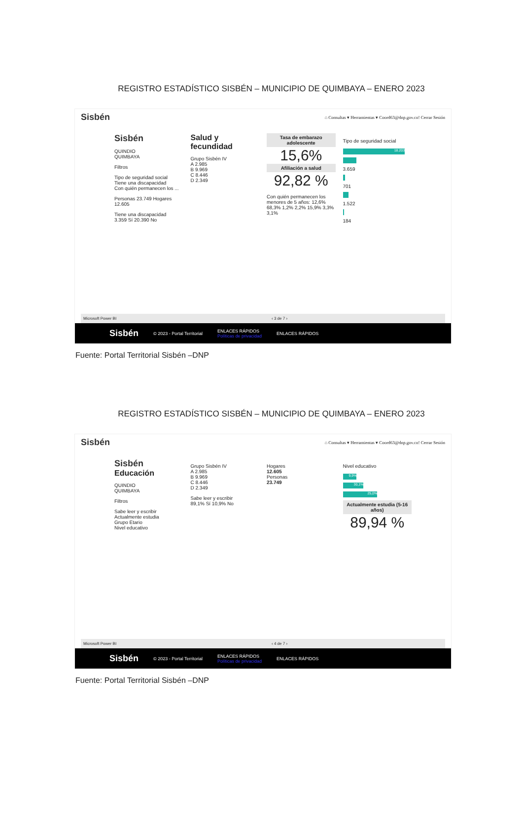REGISTRO ESTADÍSTICO SISBÉN – MUNICIPIO DE QUIMBAYA – ENERO 2023
Sisbén ⌂ Consultas ▾ Herramientas ▾ Coord63@dnp.gov.co! Cerrar Sesión
Sisbén
QUINDIO
QUIMBAYA
Filtros
Tipo de seguridad social
Tiene una discapacidad
Con quién permanecen los ...
Personas 23.749 Hogares 12.605
Tiene una discapacidad
3.359 Sí 20.390 No
Salud y fecundidad
Grupo Sisbén IV
A 2.985
B 9.969
C 8.446
D 2.349
Tasa de embarazo adolescente
15,6%
Afiliación a salud
92,82 %
Con quién permanecen los menores de 5 años: 12,6% 68,3% 1,2% 2,2% 15,9% 3,3% 3,1%
Tipo de seguridad social
18.203
3.659
701
1.522
184
Microsoft Power BI ‹ 3 de 7 ›
Sisbén © 2023 - Portal Territorial ENLACES RÁPIDOS
Políticas de privacidad ENLACES RÁPIDOS
Fuente: Portal Territorial Sisbén –DNP
REGISTRO ESTADÍSTICO SISBÉN – MUNICIPIO DE QUIMBAYA – ENERO 2023
Sisbén ⌂ Consultas ▾ Herramientas ▾ Coord63@dnp.gov.co! Cerrar Sesión
Sisbén
Educación
QUINDIO
QUIMBAYA
Filtros
Sabe leer y escribir
Actualmente estudia
Grupo Etario
Nivel educativo
Grupo Sisbén IV
A 2.985
B 9.969
C 8.446
D 2.349
Sabe leer y escribir
89,1% Sí 10,9% No
Hogares
12.605
Personas
23.749
Nivel educativo
9,9%
30,1%
25,0%
Actualmente estudia (5-16 años)
89,94 %
Microsoft Power BI ‹ 4 de 7 ›
Sisbén © 2023 - Portal Territorial ENLACES RÁPIDOS
Políticas de privacidad ENLACES RÁPIDOS
Fuente: Portal Territorial Sisbén –DNP